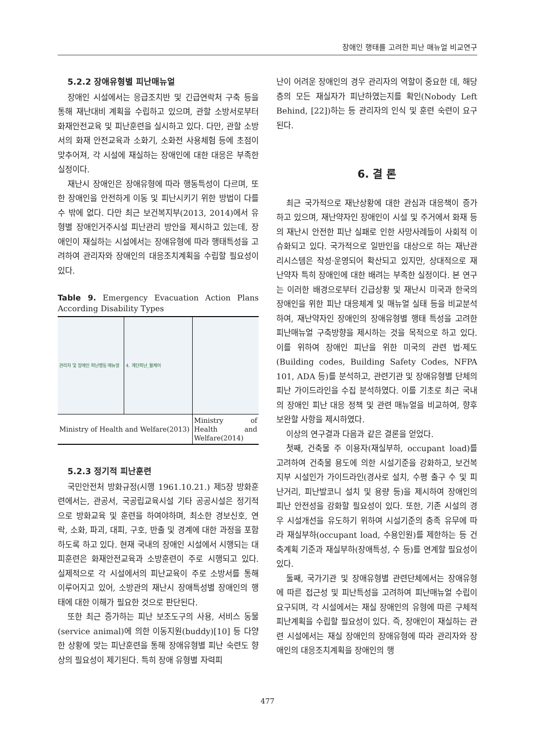장애인 행태를 고려한 피난 매뉴얼 비교연구
5.2.2 장애유형별 피난매뉴얼
장애인 시설에서는 응급조치반 및 긴급연락처 구축 등을 통해 재난대비 계획을 수립하고 있으며, 관할 소방서로부터 화재안전교육 및 피난훈련을 실시하고 있다. 다만, 관할 소방서의 화재 안전교육과 소화기, 소화전 사용체험 등에 초점이 맞추어져, 각 시설에 재실하는 장애인에 대한 대응은 부족한 실정이다.
재난시 장애인은 장애유형에 따라 행동특성이 다르며, 또한 장애인을 안전하게 이동 및 피난시키기 위한 방법이 다를 수 밖에 없다. 다만 최근 보건복지부(2013, 2014)에서 유형별 장애인거주시설 피난관리 방안을 제시하고 있는데, 장애인이 재실하는 시설에서는 장애유형에 따라 행태특성을 고려하여 관리자와 장애인의 대응조치계획을 수립할 필요성이 있다.
Table 9. Emergency Evacuation Action Plans According Disability Types
| 관리자 및 장애인 피난행동 매뉴얼 | 4. 계단피난_휠체어 | |
| Ministry of Health and Welfare(2013) | | Ministry of Health and Welfare(2014) |
5.2.3 정기적 피난훈련
국민안전처 방화규정(시행 1961.10.21.) 제5장 방화훈련에서는, 관공서, 국공립교육시설 기타 공공시설은 정기적으로 방화교육 및 훈련을 하여야하며, 최소한 경보신호, 연락, 소화, 파괴, 대피, 구호, 반출 및 경계에 대한 과정을 포함하도록 하고 있다. 현재 국내의 장애인 시설에서 시행되는 대피훈련은 화재안전교육과 소방훈련이 주로 시행되고 있다. 실제적으로 각 시설에서의 피난교육이 주로 소방서를 통해 이루어지고 있어, 소방관의 재난시 장애특성별 장애인의 행태에 대한 이해가 필요한 것으로 판단된다.
또한 최근 증가하는 피난 보조도구의 사용, 서비스 동물(service animal)에 의한 이동지원(buddy)[10] 등 다양한 상황에 맞는 피난훈련을 통해 장애유형별 피난 숙련도 향상의 필요성이 제기된다. 특히 장애 유형별 자력피
난이 어려운 장애인의 경우 관리자의 역할이 중요한 데, 해당 층의 모든 재실자가 피난하였는지를 확인(Nobody Left Behind, [22])하는 등 관리자의 인식 및 훈련 숙련이 요구된다.
6. 결 론
최근 국가적으로 재난상황에 대한 관심과 대응책이 증가하고 있으며, 재난약자인 장애인이 시설 및 주거에서 화재 등의 재난시 안전한 피난 실패로 인한 사망사례들이 사회적 이슈화되고 있다. 국가적으로 일반인을 대상으로 하는 재난관리시스템은 작성·운영되어 확산되고 있지만, 상대적으로 재난약자 특히 장애인에 대한 배려는 부족한 실정이다. 본 연구는 이러한 배경으로부터 긴급상황 및 재난시 미국과 한국의 장애인을 위한 피난 대응체계 및 매뉴얼 실태 등을 비교분석하여, 재난약자인 장애인의 장애유형별 행태 특성을 고려한 피난매뉴얼 구축방향을 제시하는 것을 목적으로 하고 있다. 이를 위하여 장애인 피난을 위한 미국의 관련 법·제도(Building codes, Building Safety Codes, NFPA 101, ADA 등)를 분석하고, 관련기관 및 장애유형별 단체의 피난 가이드라인을 수집 분석하였다. 이를 기초로 최근 국내의 장애인 피난 대응 정책 및 관련 매뉴얼을 비교하여, 향후 보완할 사항을 제시하였다.
이상의 연구결과 다음과 같은 결론을 얻었다.
첫째, 건축물 주 이용자(재실부하, occupant load)를 고려하여 건축물 용도에 의한 시설기준을 강화하고, 보건복지부 시설인가 가이드라인(경사로 설치, 수평 출구 수 및 피난거리, 피난발코니 설치 및 용량 등)을 제시하여 장애인의 피난 안전성을 강화할 필요성이 있다. 또한, 기존 시설의 경우 시설개선을 유도하기 위하여 시설기준의 충족 유무에 따라 재실부하(occupant load, 수용인원)를 제한하는 등 건축계획 기준과 재실부하(장애특성, 수 등)를 연계할 필요성이 있다.
둘째, 국가기관 및 장애유형별 관련단체에서는 장애유형에 따른 접근성 및 피난특성을 고려하여 피난매뉴얼 수립이 요구되며, 각 시설에서는 재실 장애인의 유형에 따른 구체적 피난계획을 수립할 필요성이 있다. 즉, 장애인이 재실하는 관련 시설에서는 재실 장애인의 장애유형에 따라 관리자와 장애인의 대응조치계획을 장애인의 행
477